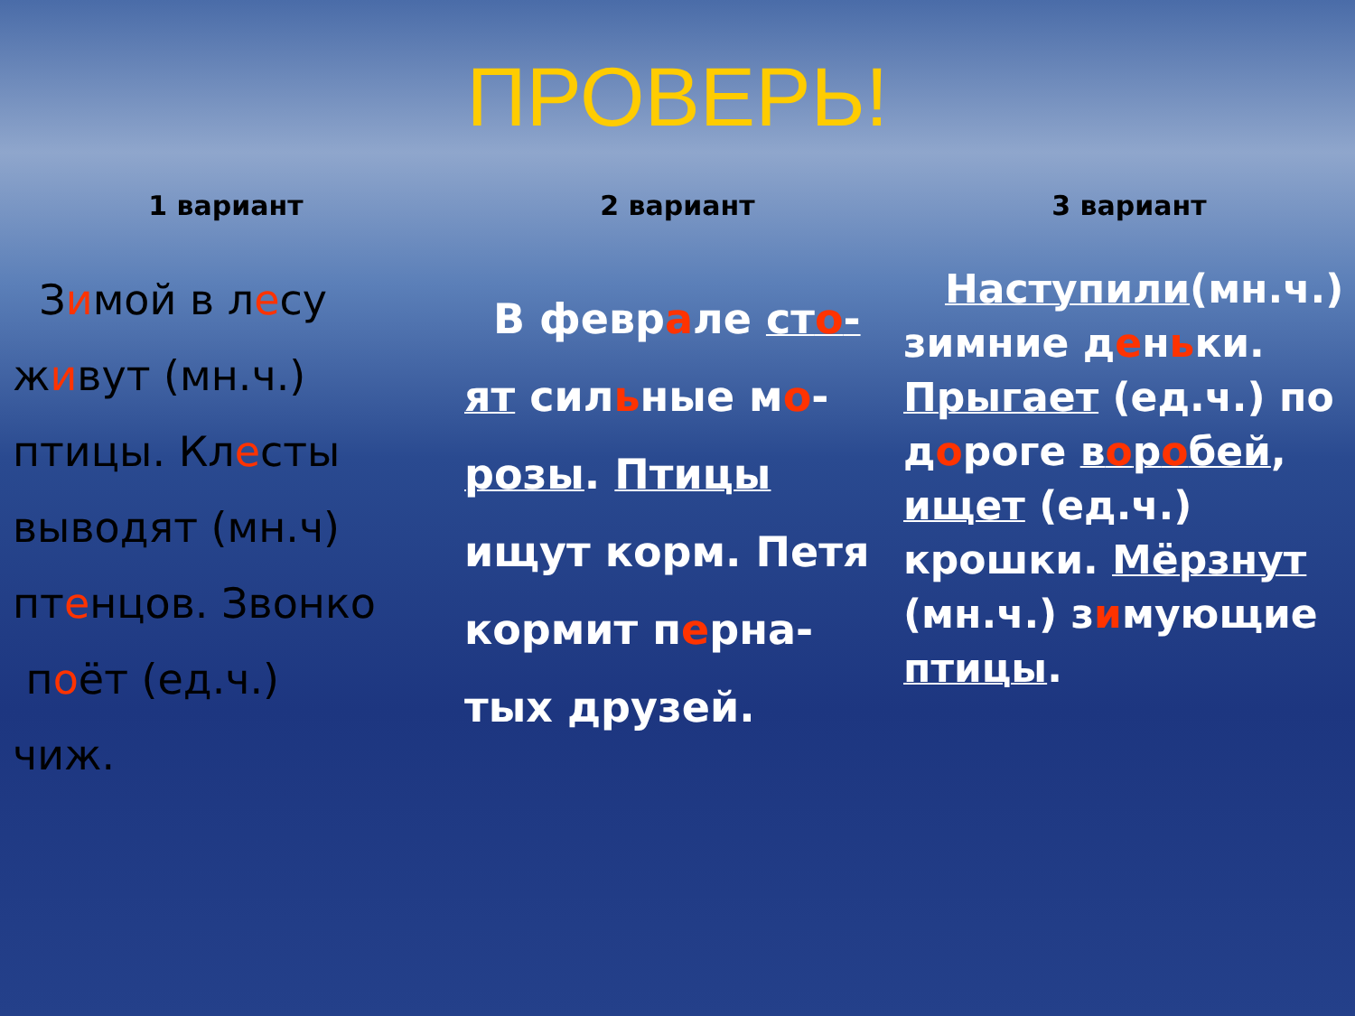ПРОВЕРЬ!
1 вариант
Зимой в лесу
живут (мн.ч.)
птицы. Клесты
выводят (мн.ч)
птенцов. Звонко
поёт (ед.ч.)
чиж.
2 вариант
В феврале сто-
ят сильные мо-
розы. Птицы
ищут корм. Петя
кормит перна-
тых друзей.
3 вариант
Наступили(мн.ч.) зимние деньки. Прыгает (ед.ч.) по дороге воробей, ищет (ед.ч.) крошки. Мёрзнут (мн.ч.) зимующие птицы.